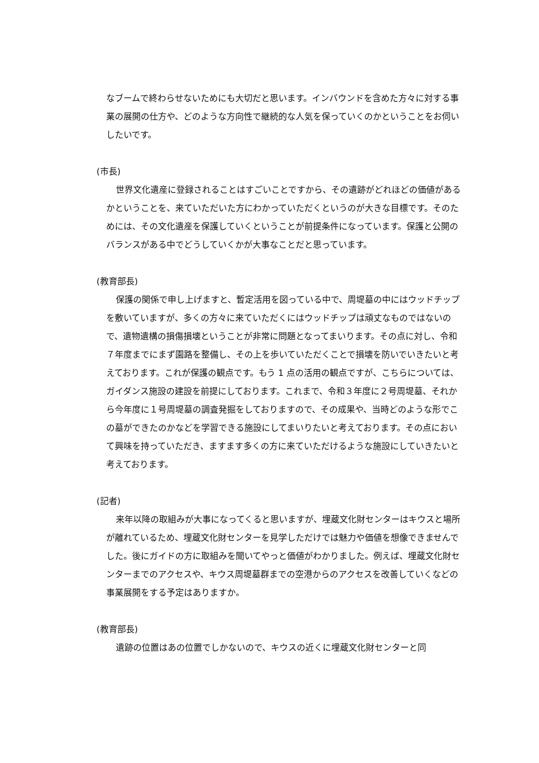なブームで終わらせないためにも大切だと思います。インバウンドを含めた方々に対する事業の展開の仕方や、どのような方向性で継続的な人気を保っていくのかということをお伺いしたいです。
(市長)
世界文化遺産に登録されることはすごいことですから、その遺跡がどれほどの価値があるかということを、来ていただいた方にわかっていただくというのが大きな目標です。そのためには、その文化遺産を保護していくということが前提条件になっています。保護と公開のバランスがある中でどうしていくかが大事なことだと思っています。
(教育部長)
保護の関係で申し上げますと、暫定活用を図っている中で、周堤墓の中にはウッドチップを敷いていますが、多くの方々に来ていただくにはウッドチップは頑丈なものではないので、遺物遺構の損傷損壊ということが非常に問題となってまいります。その点に対し、令和７年度までにまず園路を整備し、その上を歩いていただくことで損壊を防いでいきたいと考えております。これが保護の観点です。もう 1 点の活用の観点ですが、こちらについては、ガイダンス施設の建設を前提にしております。これまで、令和３年度に２号周堤墓、それから今年度に１号周堤墓の調査発掘をしておりますので、その成果や、当時どのような形でこの墓ができたのかなどを学習できる施設にしてまいりたいと考えております。その点において興味を持っていただき、ますます多くの方に来ていただけるような施設にしていきたいと考えております。
(記者)
来年以降の取組みが大事になってくると思いますが、埋蔵文化財センターはキウスと場所が離れているため、埋蔵文化財センターを見学しただけでは魅力や価値を想像できませんでした。後にガイドの方に取組みを聞いてやっと価値がわかりました。例えば、埋蔵文化財センターまでのアクセスや、キウス周堤墓群までの空港からのアクセスを改善していくなどの事業展開をする予定はありますか。
(教育部長)
遺跡の位置はあの位置でしかないので、キウスの近くに埋蔵文化財センターと同